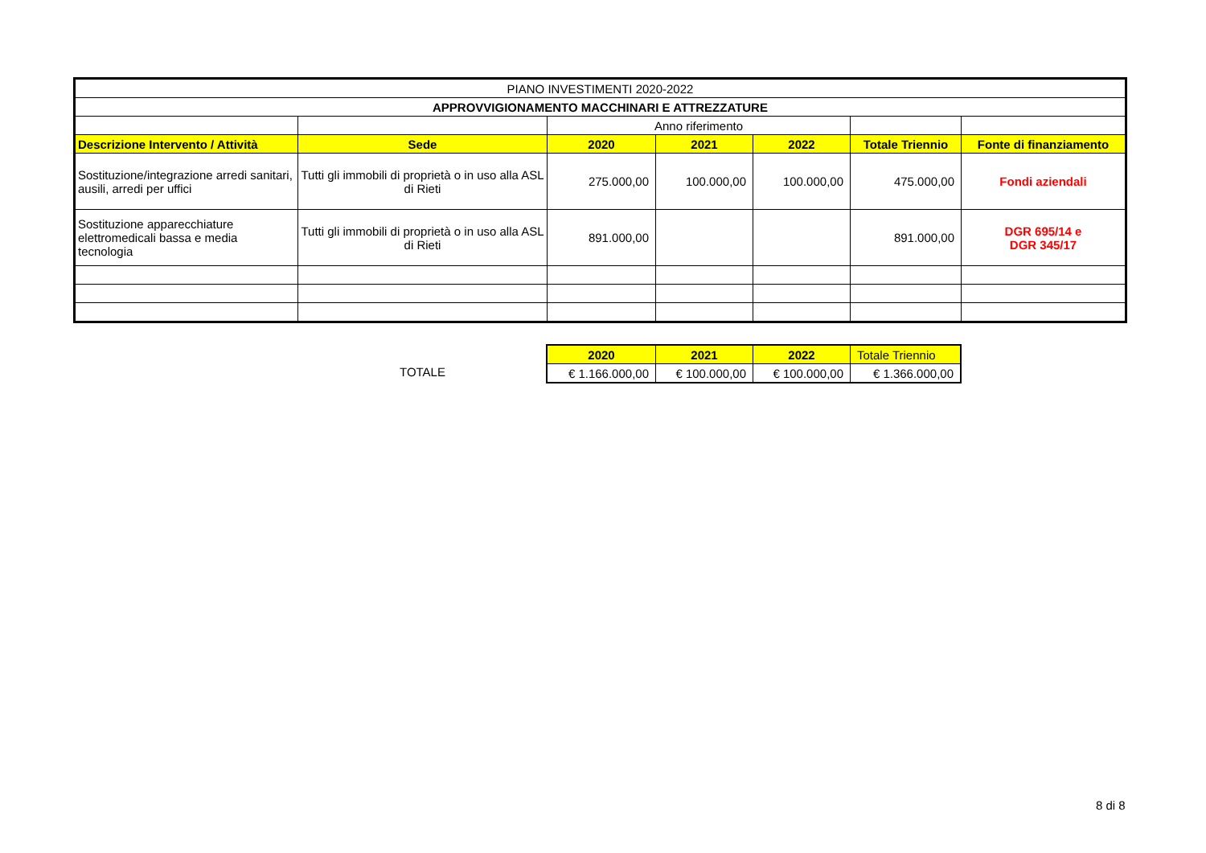| PIANO INVESTIMENTI 2020-2022 | | | | | | |
| APPROVVIGIONAMENTO MACCHINARI E ATTREZZATURE | | | | | | |
| | | Anno riferimento | | | | |
| Descrizione Intervento / Attività | Sede | 2020 | 2021 | 2022 | Totale Triennio | Fonte di finanziamento |
| Sostituzione/integrazione arredi sanitari, ausili, arredi per uffici | Tutti gli immobili di proprietà o in uso alla ASL di Rieti | 275.000,00 | 100.000,00 | 100.000,00 | 475.000,00 | Fondi aziendali |
| Sostituzione apparecchiature elettromedicali bassa e media tecnologia | Tutti gli immobili di proprietà o in uso alla ASL di Rieti | 891.000,00 | | | 891.000,00 | DGR 695/14 e DGR 345/17 |
TOTALE
| 2020 | 2021 | 2022 | Totale Triennio |
| € 1.166.000,00 | € 100.000,00 | € 100.000,00 | € 1.366.000,00 |
8 di 8